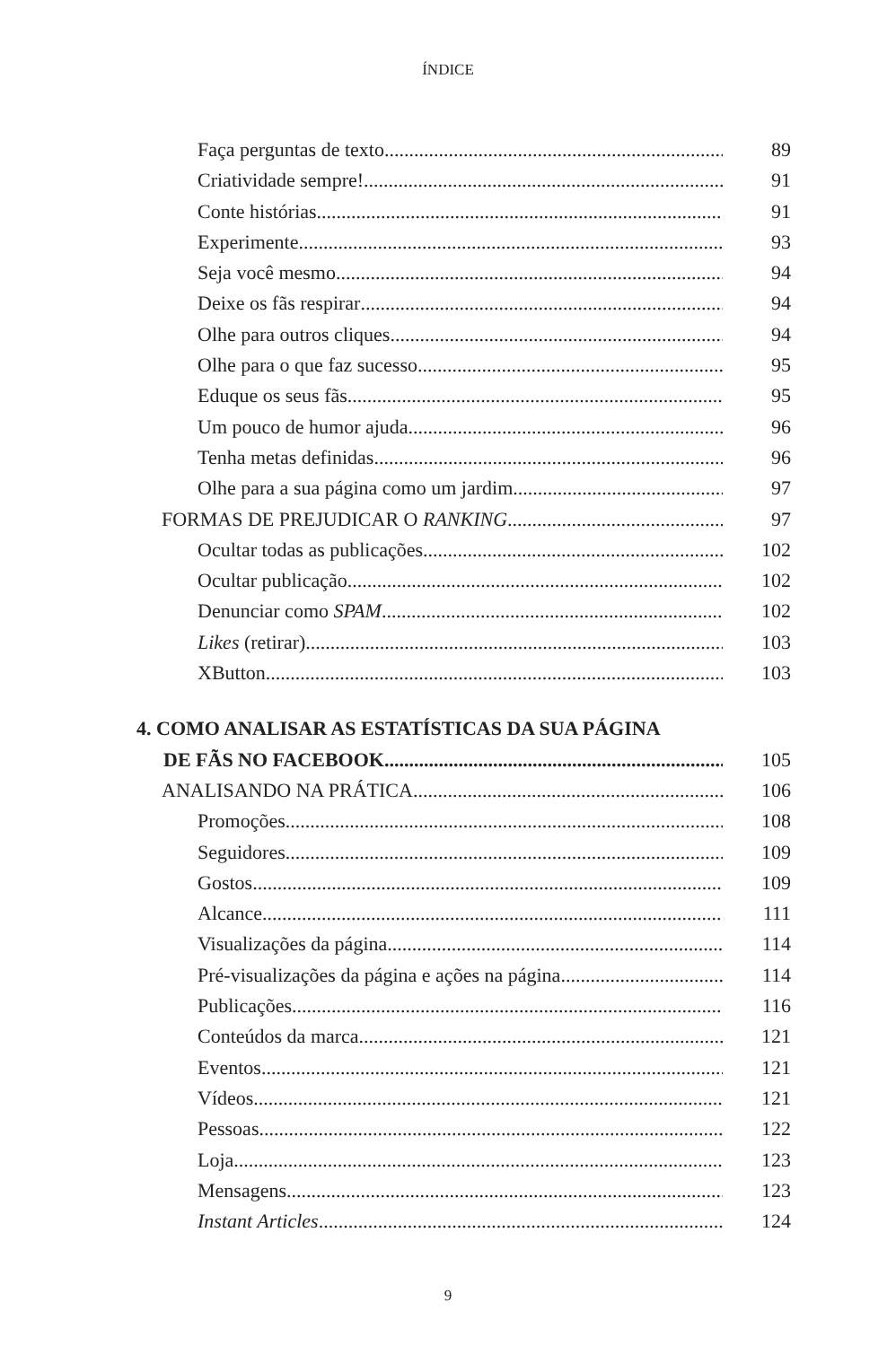ÍNDICE
Faça perguntas de texto 89
Criatividade sempre! 91
Conte histórias 91
Experimente 93
Seja você mesmo 94
Deixe os fãs respirar 94
Olhe para outros cliques 94
Olhe para o que faz sucesso 95
Eduque os seus fãs 95
Um pouco de humor ajuda 96
Tenha metas definidas 96
Olhe para a sua página como um jardim 97
FORMAS DE PREJUDICAR O RANKING 97
Ocultar todas as publicações 102
Ocultar publicação 102
Denunciar como SPAM 102
Likes (retirar) 103
XButton 103
4. COMO ANALISAR AS ESTATÍSTICAS DA SUA PÁGINA
DE FÃS NO FACEBOOK 105
ANALISANDO NA PRÁTICA 106
Promoções 108
Seguidores 109
Gostos 109
Alcance 111
Visualizações da página 114
Pré-visualizações da página e ações na página 114
Publicações 116
Conteúdos da marca 121
Eventos 121
Vídeos 121
Pessoas 122
Loja 123
Mensagens 123
Instant Articles 124
9